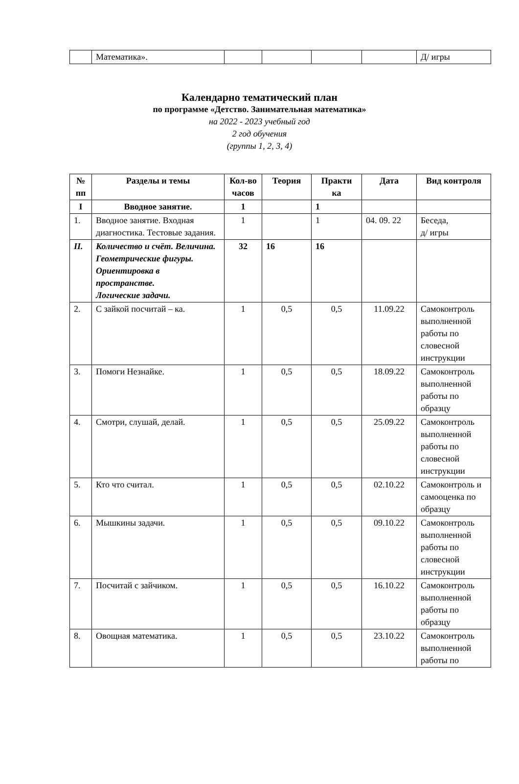| | Математика». | | | | | Д/ игры |
Календарно тематический план
по программе «Детство. Занимательная математика»
на 2022 - 2023 учебный год
2 год обучения
(группы 1, 2, 3, 4)
| № пп | Разделы и темы | Кол-во часов | Теория | Практи ка | Дата | Вид контроля |
| --- | --- | --- | --- | --- | --- | --- |
| I | Вводное занятие. | 1 | | 1 | | |
| 1. | Вводное занятие. Входная диагностика. Тестовые задания. | 1 | | 1 | 04. 09. 22 | Беседа, д/ игры |
| II. | Количество и счёт. Величина. Геометрические фигуры. Ориентировка в пространстве. Логические задачи. | 32 | 16 | 16 | | |
| 2. | С зайкой посчитай – ка. | 1 | 0,5 | 0,5 | 11.09.22 | Самоконтроль выполненной работы по словесной инструкции |
| 3. | Помоги Незнайке. | 1 | 0,5 | 0,5 | 18.09.22 | Самоконтроль выполненной работы по образцу |
| 4. | Смотри, слушай, делай. | 1 | 0,5 | 0,5 | 25.09.22 | Самоконтроль выполненной работы по словесной инструкции |
| 5. | Кто что считал. | 1 | 0,5 | 0,5 | 02.10.22 | Самоконтроль и самооценка по образцу |
| 6. | Мышкины задачи. | 1 | 0,5 | 0,5 | 09.10.22 | Самоконтроль выполненной работы по словесной инструкции |
| 7. | Посчитай с зайчиком. | 1 | 0,5 | 0,5 | 16.10.22 | Самоконтроль выполненной работы по образцу |
| 8. | Овощная математика. | 1 | 0,5 | 0,5 | 23.10.22 | Самоконтроль выполненной работы по |